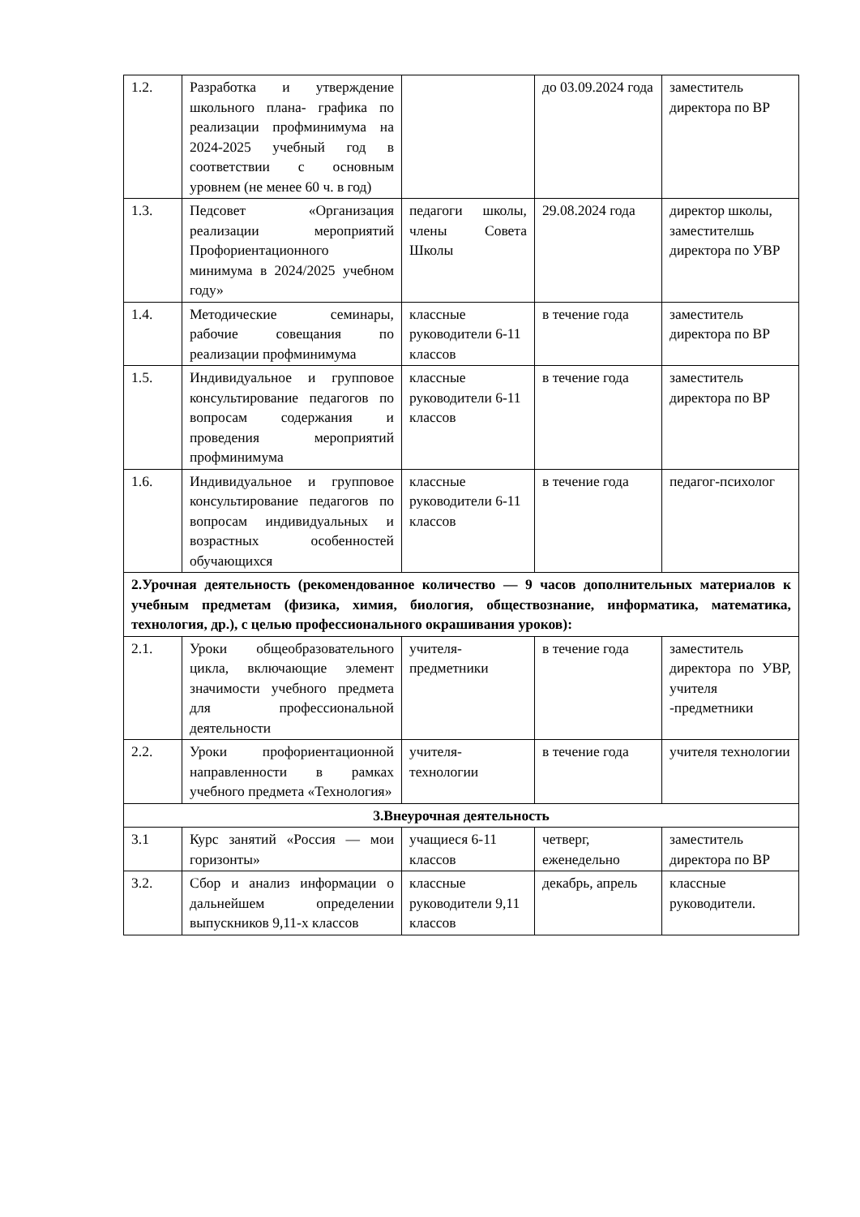| 1.2. | Разработка и утверждение школьного плана- графика по реализации профминимума на 2024-2025 учебный год в соответствии с основным уровнем (не менее 60 ч. в год) | | до 03.09.2024 года | заместитель директора по ВР |
| 1.3. | Педсовет «Организация реализации мероприятий Профориентационного минимума в 2024/2025 учебном году» | педагоги школы, члены Совета Школы | 29.08.2024 года | директор школы, заместителшь директора по УВР |
| 1.4. | Методические семинары, рабочие совещания по реализации профминимума | классные руководители 6-11 классов | в течение года | заместитель директора по ВР |
| 1.5. | Индивидуальное и групповое консультирование педагогов по вопросам содержания и проведения мероприятий профминимума | классные руководители 6-11 классов | в течение года | заместитель директора по ВР |
| 1.6. | Индивидуальное и групповое консультирование педагогов по вопросам индивидуальных и возрастных особенностей обучающихся | классные руководители 6-11 классов | в течение года | педагог-психолог |
| 2.Урочная деятельность (рекомендованное количество — 9 часов дополнительных материалов к учебным предметам (физика, химия, биология, обществознание, информатика, математика, технология, др.), с целью профессионального окрашивания уроков): | | | | |
| 2.1. | Уроки общеобразовательного цикла, включающие элемент значимости учебного предмета для профессиональной деятельности | учителя-предметники | в течение года | заместитель директора по УВР, учителя -предметники |
| 2.2. | Уроки профориентационной направленности в рамках учебного предмета «Технология» | учителя-технологии | в течение года | учителя технологии |
| 3.Внеурочная деятельность | | | | |
| 3.1 | Курс занятий «Россия — мои горизонты» | учащиеся 6-11 классов | четверг, еженедельно | заместитель директора по ВР |
| 3.2. | Сбор и анализ информации о дальнейшем определении выпускников 9,11-х классов | классные руководители 9,11 классов | декабрь, апрель | классные руководители. |